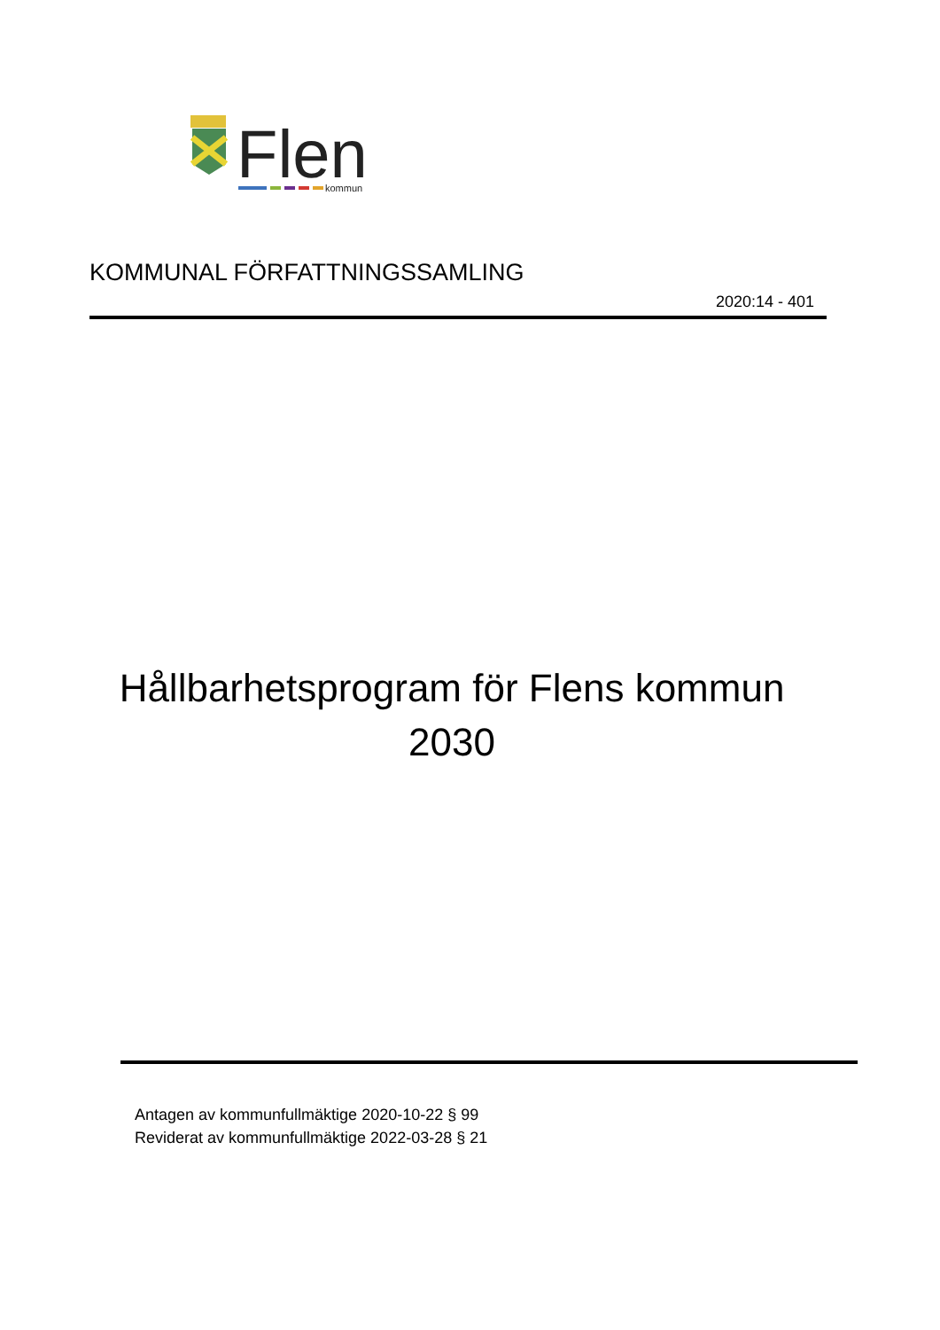Flen
kommun
KOMMUNAL FÖRFATTNINGSSAMLING
2020:14 - 401
Hållbarhetsprogram för Flens kommun
2030
Antagen av kommunfullmäktige 2020-10-22 § 99
Reviderat av kommunfullmäktige 2022-03-28 § 21